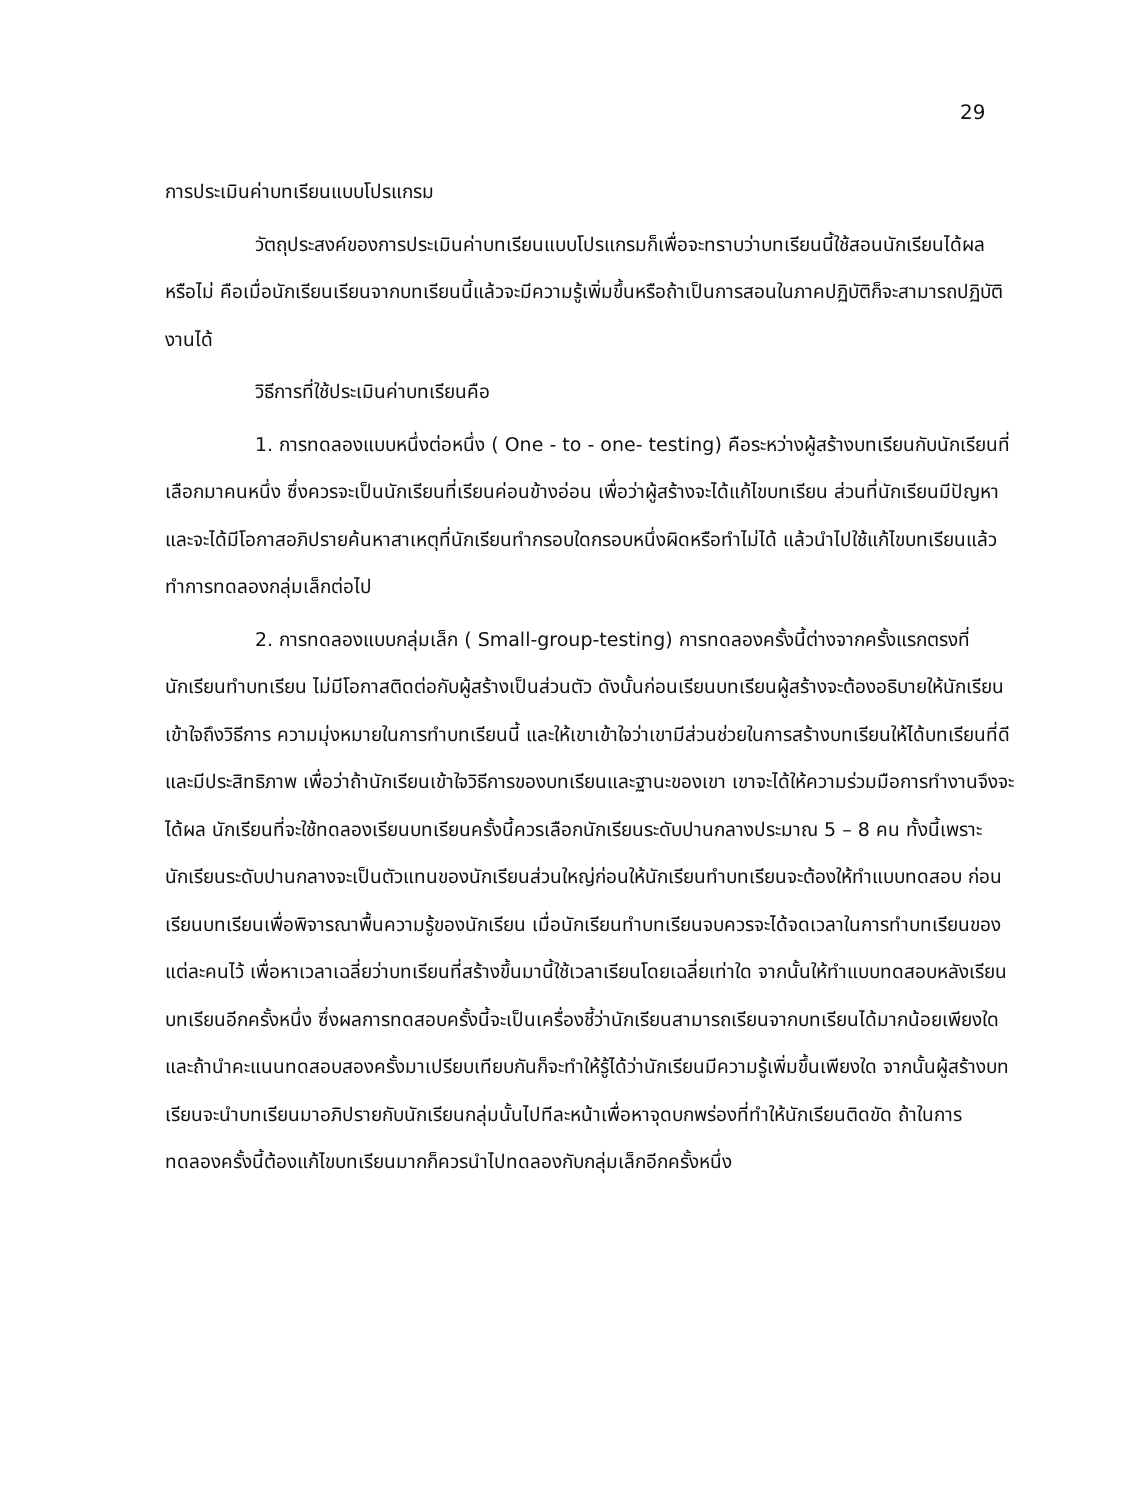29
การประเมินค่าบทเรียนแบบโปรแกรม
วัตถุประสงค์ของการประเมินค่าบทเรียนแบบโปรแกรมก็เพื่อจะทราบว่าบทเรียนนี้ใช้สอนนักเรียนได้ผลหรือไม่ คือเมื่อนักเรียนเรียนจากบทเรียนนี้แล้วจะมีความรู้เพิ่มขึ้นหรือถ้าเป็นการสอนในภาคปฏิบัติก็จะสามารถปฏิบัติงานได้
วิธีการที่ใช้ประเมินค่าบทเรียนคือ
1. การทดลองแบบหนึ่งต่อหนึ่ง ( One - to - one- testing) คือระหว่างผู้สร้างบทเรียนกับนักเรียนที่เลือกมาคนหนึ่ง ซึ่งควรจะเป็นนักเรียนที่เรียนค่อนข้างอ่อน เพื่อว่าผู้สร้างจะได้แก้ไขบทเรียน ส่วนที่นักเรียนมีปัญหา และจะได้มีโอกาสอภิปรายค้นหาสาเหตุที่นักเรียนทำกรอบใดกรอบหนึ่งผิดหรือทำไม่ได้ แล้วนำไปใช้แก้ไขบทเรียนแล้วทำการทดลองกลุ่มเล็กต่อไป
2. การทดลองแบบกลุ่มเล็ก ( Small-group-testing) การทดลองครั้งนี้ต่างจากครั้งแรกตรงที่นักเรียนทำบทเรียน ไม่มีโอกาสติดต่อกับผู้สร้างเป็นส่วนตัว ดังนั้นก่อนเรียนบทเรียนผู้สร้างจะต้องอธิบายให้นักเรียนเข้าใจถึงวิธีการ ความมุ่งหมายในการทำบทเรียนนี้ และให้เขาเข้าใจว่าเขามีส่วนช่วยในการสร้างบทเรียนให้ได้บทเรียนที่ดีและมีประสิทธิภาพ เพื่อว่าถ้านักเรียนเข้าใจวิธีการของบทเรียนและฐานะของเขา เขาจะได้ให้ความร่วมมือการทำงานจึงจะได้ผล นักเรียนที่จะใช้ทดลองเรียนบทเรียนครั้งนี้ควรเลือกนักเรียนระดับปานกลางประมาณ 5 – 8 คน ทั้งนี้เพราะนักเรียนระดับปานกลางจะเป็นตัวแทนของนักเรียนส่วนใหญ่ก่อนให้นักเรียนทำบทเรียนจะต้องให้ทำแบบทดสอบ ก่อนเรียนบทเรียนเพื่อพิจารณาพื้นความรู้ของนักเรียน เมื่อนักเรียนทำบทเรียนจบควรจะได้จดเวลาในการทำบทเรียนของแต่ละคนไว้ เพื่อหาเวลาเฉลี่ยว่าบทเรียนที่สร้างขึ้นมานี้ใช้เวลาเรียนโดยเฉลี่ยเท่าใด จากนั้นให้ทำแบบทดสอบหลังเรียนบทเรียนอีกครั้งหนึ่ง ซึ่งผลการทดสอบครั้งนี้จะเป็นเครื่องชี้ว่านักเรียนสามารถเรียนจากบทเรียนได้มากน้อยเพียงใด และถ้านำคะแนนทดสอบสองครั้งมาเปรียบเทียบกันก็จะทำให้รู้ได้ว่านักเรียนมีความรู้เพิ่มขึ้นเพียงใด จากนั้นผู้สร้างบทเรียนจะนำบทเรียนมาอภิปรายกับนักเรียนกลุ่มนั้นไปทีละหน้าเพื่อหาจุดบกพร่องที่ทำให้นักเรียนติดขัด ถ้าในการทดลองครั้งนี้ต้องแก้ไขบทเรียนมากก็ควรนำไปทดลองกับกลุ่มเล็กอีกครั้งหนึ่ง